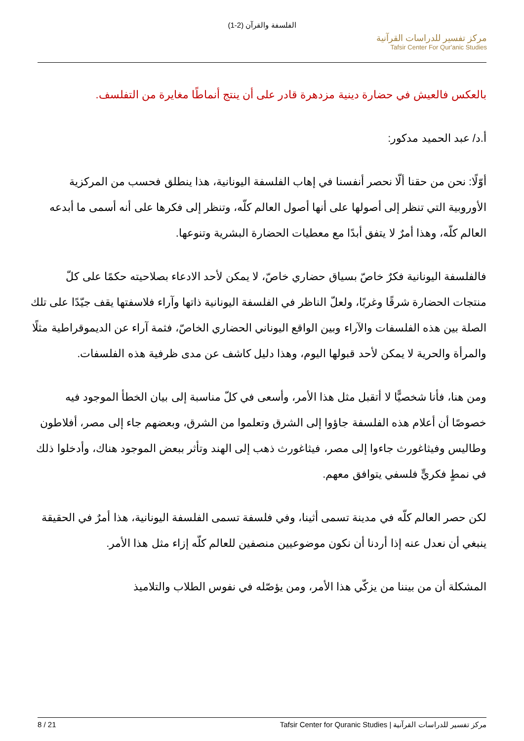الفلسفة والقرآن (2-1)
مركز تفسير للدراسات القرآنية
Tafsir Center For Qur'anic Studies
بالعكس فالعيش في حضارة دينية مزدهرة قادر على أن ينتج أنماطًا مغايرة من التفلسف.
أ.د/ عبد الحميد مدكور:
أوّلًا: نحن من حقنا ألّا نحصر أنفسنا في إهاب الفلسفة اليونانية، هذا ينطلق فحسب من المركزية الأوروبية التي تنظر إلى أصولها على أنها أصول العالم كلّه، وتنظر إلى فكرها على أنه أسمى ما أبدعه العالم كلّه، وهذا أمرٌ لا يتفق أبدًا مع معطيات الحضارة البشرية وتنوعها.
فالفلسفة اليونانية فكرٌ خاصّ بسياق حضاري خاصّ، لا يمكن لأحد الادعاء بصلاحيته حكمًا على كلّ منتجات الحضارة شرقًا وغربًا، ولعلّ الناظر في الفلسفة اليونانية ذاتها وآراء فلاسفتها يقف جيّدًا على تلك الصلة بين هذه الفلسفات والآراء وبين الواقع اليوناني الحضاري الخاصّ، فثمة آراء عن الديموقراطية مثلًا والمرأة والحرية لا يمكن لأحد قبولها اليوم، وهذا دليل كاشف عن مدى ظرفية هذه الفلسفات.
ومن هنا، فأنا شخصيًّا لا أتقبل مثل هذا الأمر، وأسعى في كلّ مناسبة إلى بيان الخطأ الموجود فيه خصوصًا أن أعلام هذه الفلسفة جاؤوا إلى الشرق وتعلموا من الشرق، وبعضهم جاء إلى مصر، أفلاطون وطاليس وفيثاغورث جاءوا إلى مصر، فيثاغورث ذهب إلى الهند وتأثر ببعض الموجود هناك، وأدخلوا ذلك في نمطٍ فكريٍّ فلسفي يتوافق معهم.
لكن حصر العالم كلّه في مدينة تسمى أثينا، وفي فلسفة تسمى الفلسفة اليونانية، هذا أمرٌ في الحقيقة ينبغي أن نعدل عنه إذا أردنا أن نكون موضوعيين منصفين للعالم كلّه إزاء مثل هذا الأمر.
المشكلة أن من بيننا من يزكّي هذا الأمر، ومن يؤصّله في نفوس الطلاب والتلاميذ
8 / 21 مركز تفسير للدراسات القرآنية | Tafsir Center for Quranic Studies